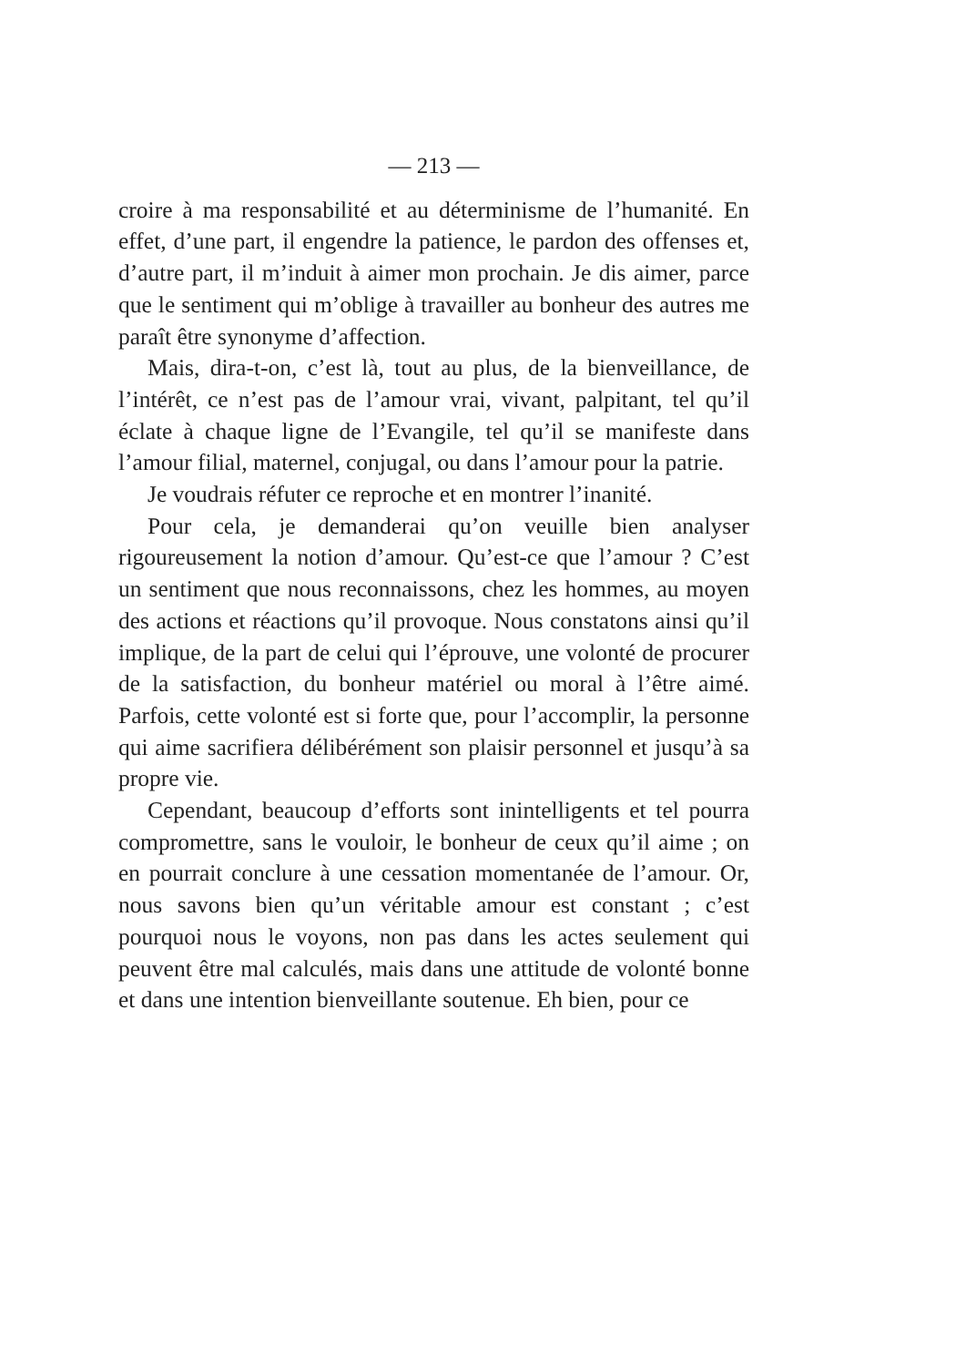— 213 —
croire à ma responsabilité et au déterminisme de l’humanité. En effet, d’une part, il engendre la patience, le pardon des offenses et, d’autre part, il m’induit à aimer mon prochain. Je dis aimer, parce que le sentiment qui m’oblige à travailler au bonheur des autres me paraît être synonyme d’affection.
Mais, dira-t-on, c’est là, tout au plus, de la bienveillance, de l’intérêt, ce n’est pas de l’amour vrai, vivant, palpitant, tel qu’il éclate à chaque ligne de l’Evangile, tel qu’il se manifeste dans l’amour filial, maternel, conjugal, ou dans l’amour pour la patrie.
Je voudrais réfuter ce reproche et en montrer l’inanité.
Pour cela, je demanderai qu’on veuille bien analyser rigoureusement la notion d’amour. Qu’est-ce que l’amour ? C’est un sentiment que nous reconnaissons, chez les hommes, au moyen des actions et réactions qu’il provoque. Nous constatons ainsi qu’il implique, de la part de celui qui l’éprouve, une volonté de procurer de la satisfaction, du bonheur matériel ou moral à l’être aimé. Parfois, cette volonté est si forte que, pour l’accomplir, la personne qui aime sacrifiera délibérément son plaisir personnel et jusqu’à sa propre vie.
Cependant, beaucoup d’efforts sont inintelligents et tel pourra compromettre, sans le vouloir, le bonheur de ceux qu’il aime ; on en pourrait conclure à une cessation momentanée de l’amour. Or, nous savons bien qu’un véritable amour est constant ; c’est pourquoi nous le voyons, non pas dans les actes seulement qui peuvent être mal calculés, mais dans une attitude de volonté bonne et dans une intention bienveillante soutenue. Eh bien, pour ce